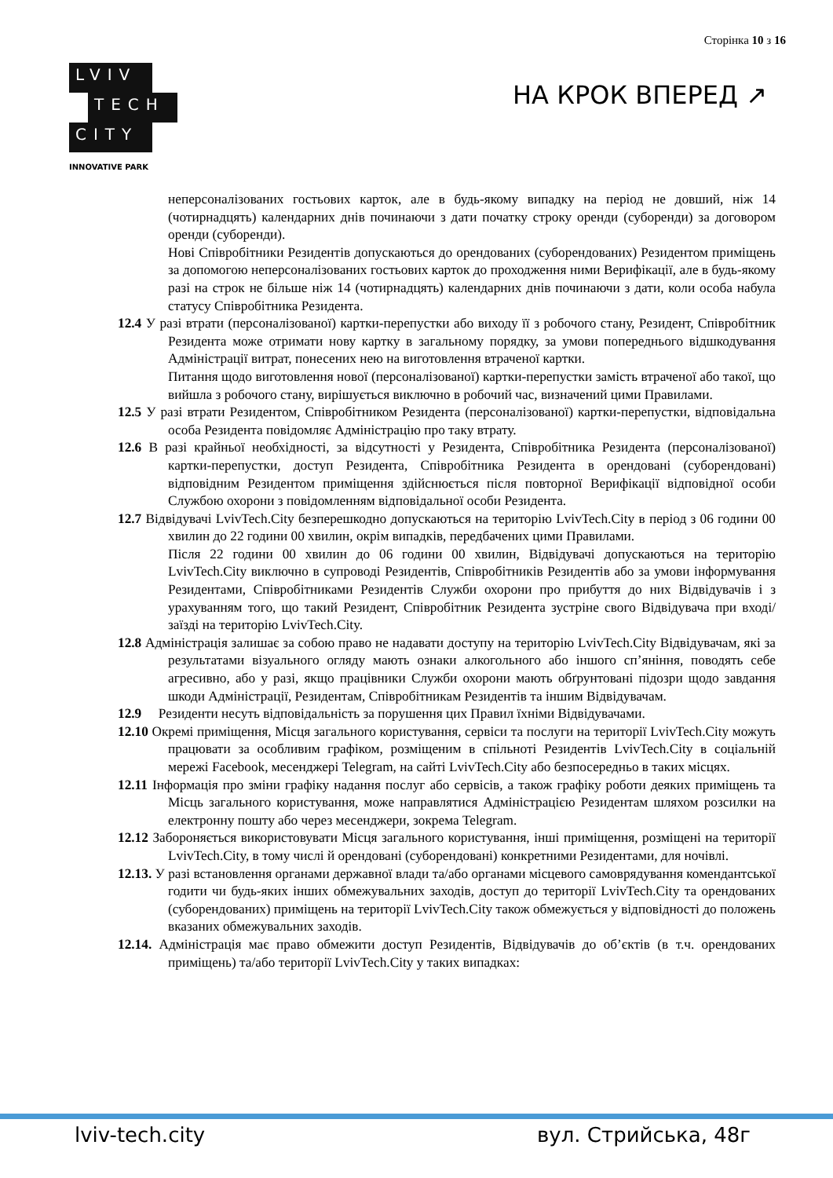Сторінка 10 з 16
LVIV
TECH
CITY
INNOVATIVE PARK
НА КРОК ВПЕРЕД ↗
неперсоналізованих гостьових карток, але в будь-якому випадку на період не довший, ніж 14 (чотирнадцять) календарних днів починаючи з дати початку строку оренди (суборенди) за договором оренди (суборенди).
Нові Співробітники Резидентів допускаються до орендованих (суборендованих) Резидентом приміщень за допомогою неперсоналізованих гостьових карток до проходження ними Верифікації, але в будь-якому разі на строк не більше ніж 14 (чотирнадцять) календарних днів починаючи з дати, коли особа набула статусу Співробітника Резидента.
12.4 У разі втрати (персоналізованої) картки-перепустки або виходу її з робочого стану, Резидент, Співробітник Резидента може отримати нову картку в загальному порядку, за умови попереднього відшкодування Адміністрації витрат, понесених нею на виготовлення втраченої картки.
Питання щодо виготовлення нової (персоналізованої) картки-перепустки замість втраченої або такої, що вийшла з робочого стану, вирішується виключно в робочий час, визначений цими Правилами.
12.5 У разі втрати Резидентом, Співробітником Резидента (персоналізованої) картки-перепустки, відповідальна особа Резидента повідомляє Адміністрацію про таку втрату.
12.6 В разі крайньої необхідності, за відсутності у Резидента, Співробітника Резидента (персоналізованої) картки-перепустки, доступ Резидента, Співробітника Резидента в орендовані (суборендовані) відповідним Резидентом приміщення здійснюється після повторної Верифікації відповідної особи Службою охорони з повідомленням відповідальної особи Резидента.
12.7 Відвідувачі LvivTech.City безперешкодно допускаються на територію LvivTech.City в період з 06 години 00 хвилин до 22 години 00 хвилин, окрім випадків, передбачених цими Правилами.
Після 22 години 00 хвилин до 06 години 00 хвилин, Відвідувачі допускаються на територію LvivTech.City виключно в супроводі Резидентів, Співробітників Резидентів або за умови інформування Резидентами, Співробітниками Резидентів Служби охорони про прибуття до них Відвідувачів і з урахуванням того, що такий Резидент, Співробітник Резидента зустріне свого Відвідувача при вході/заїзді на територію LvivTech.City.
12.8 Адміністрація залишає за собою право не надавати доступу на територію LvivTech.City Відвідувачам, які за результатами візуального огляду мають ознаки алкогольного або іншого сп’яніння, поводять себе агресивно, або у разі, якщо працівники Служби охорони мають обґрунтовані підозри щодо завдання шкоди Адміністрації, Резидентам, Співробітникам Резидентів та іншим Відвідувачам.
12.9 Резиденти несуть відповідальність за порушення цих Правил їхніми Відвідувачами.
12.10 Окремі приміщення, Місця загального користування, сервіси та послуги на території LvivTech.City можуть працювати за особливим графіком, розміщеним в спільноті Резидентів LvivTech.City в соціальній мережі Facebook, месенджері Telegram, на сайті LvivTech.City або безпосередньо в таких місцях.
12.11 Інформація про зміни графіку надання послуг або сервісів, а також графіку роботи деяких приміщень та Місць загального користування, може направлятися Адміністрацією Резидентам шляхом розсилки на електронну пошту або через месенджери, зокрема Telegram.
12.12 Забороняється використовувати Місця загального користування, інші приміщення, розміщені на території LvivTech.City, в тому числі й орендовані (суборендовані) конкретними Резидентами, для ночівлі.
12.13. У разі встановлення органами державної влади та/або органами місцевого самоврядування комендантської годити чи будь-яких інших обмежувальних заходів, доступ до території LvivTech.City та орендованих (суборендованих) приміщень на території LvivTech.City також обмежується у відповідності до положень вказаних обмежувальних заходів.
12.14. Адміністрація має право обмежити доступ Резидентів, Відвідувачів до об’єктів (в т.ч. орендованих приміщень) та/або території LvivTech.City у таких випадках:
lviv-tech.city вул. Стрийська, 48г